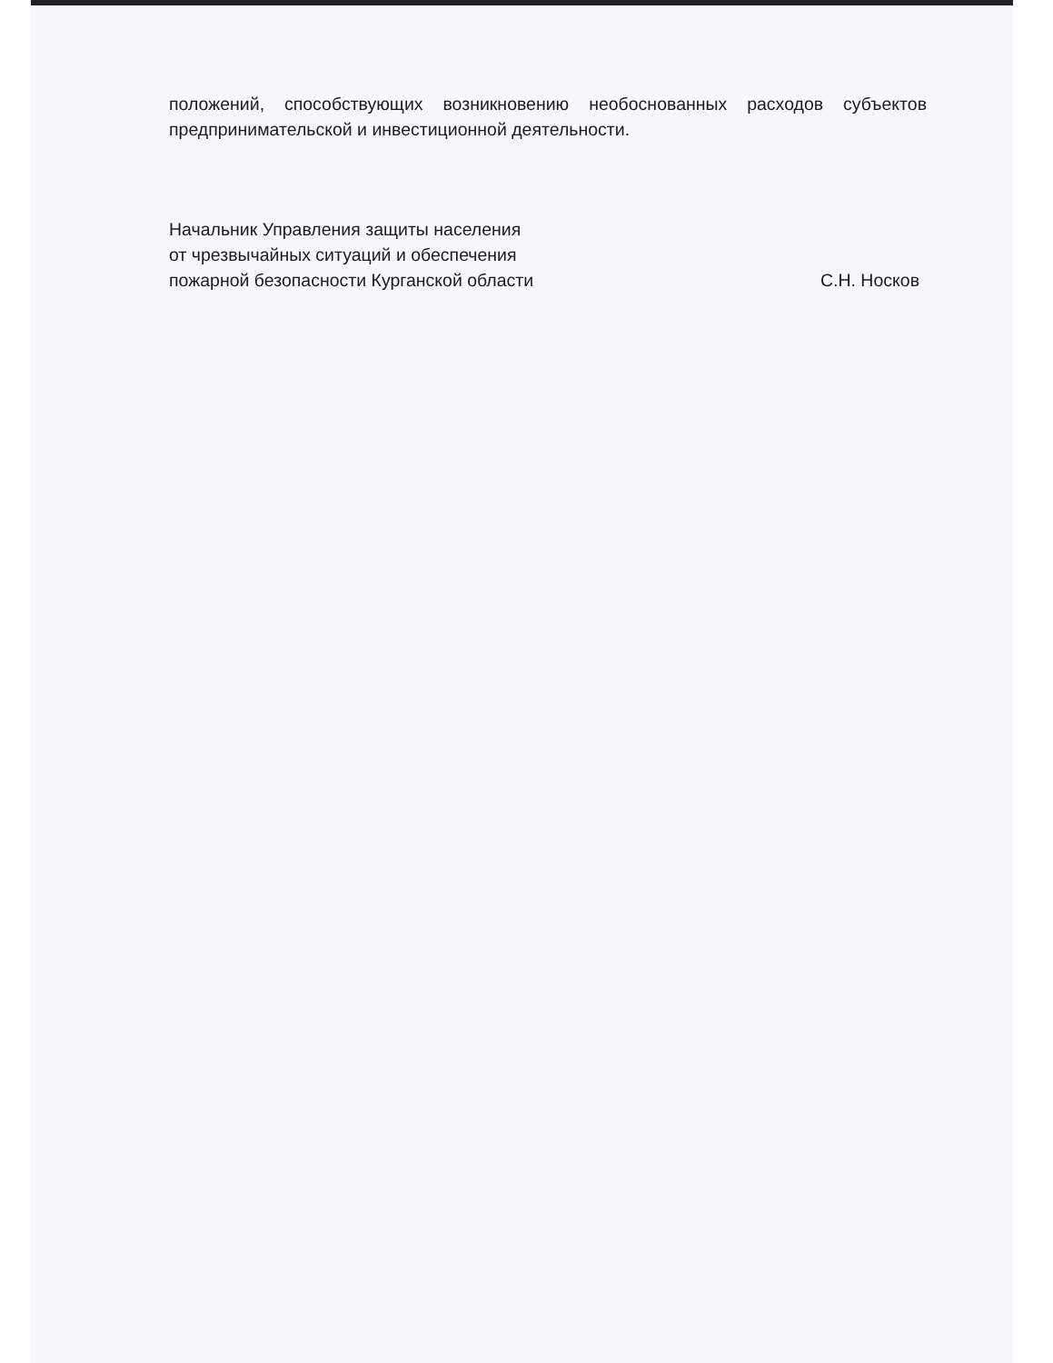положений, способствующих возникновению необоснованных расходов субъектов предпринимательской и инвестиционной деятельности.
Начальник Управления защиты населения
от чрезвычайных ситуаций и обеспечения
пожарной безопасности Курганской области
С.Н. Носков